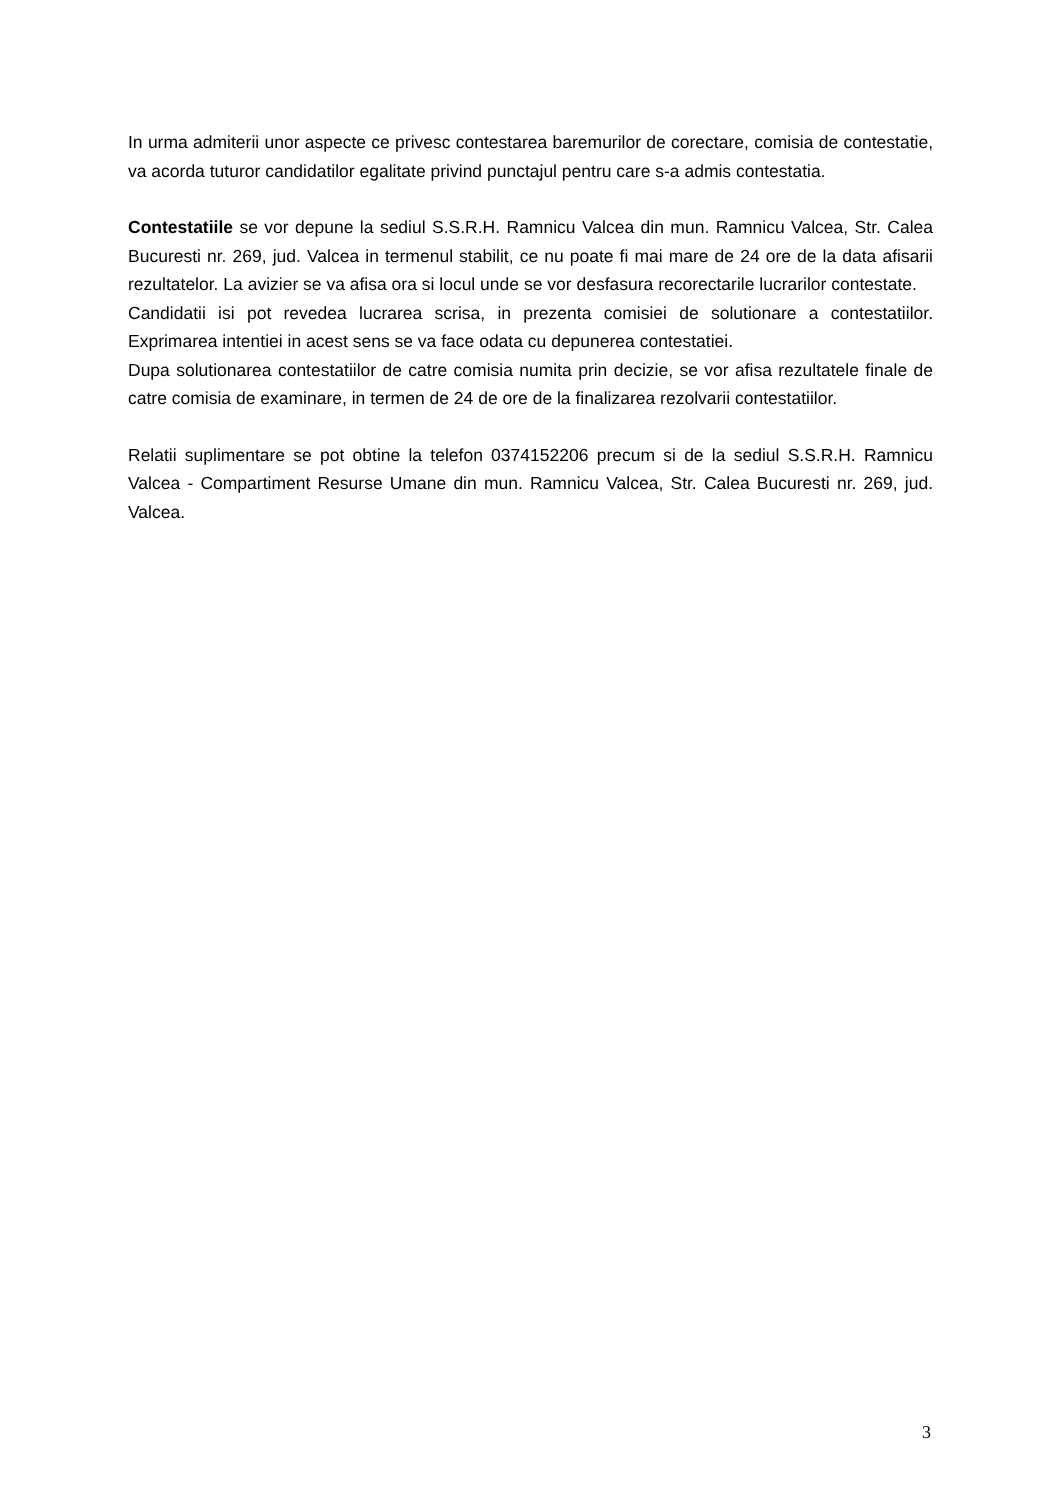In urma admiterii unor aspecte ce privesc contestarea baremurilor de corectare, comisia de contestatie, va acorda tuturor candidatilor egalitate privind punctajul pentru care s-a admis contestatia.
Contestatiile se vor depune la sediul S.S.R.H. Ramnicu Valcea din mun. Ramnicu Valcea, Str. Calea Bucuresti nr. 269, jud. Valcea in termenul stabilit, ce nu poate fi mai mare de 24 ore de la data afisarii rezultatelor. La avizier se va afisa ora si locul unde se vor desfasura recorectarile lucrarilor contestate.
Candidatii isi pot revedea lucrarea scrisa, in prezenta comisiei de solutionare a contestatiilor. Exprimarea intentiei in acest sens se va face odata cu depunerea contestatiei.
Dupa solutionarea contestatiilor de catre comisia numita prin decizie, se vor afisa rezultatele finale de catre comisia de examinare, in termen de 24 de ore de la finalizarea rezolvarii contestatiilor.
Relatii suplimentare se pot obtine la telefon 0374152206 precum si de la sediul S.S.R.H. Ramnicu Valcea - Compartiment Resurse Umane din mun. Ramnicu Valcea, Str. Calea Bucuresti nr. 269, jud. Valcea.
3